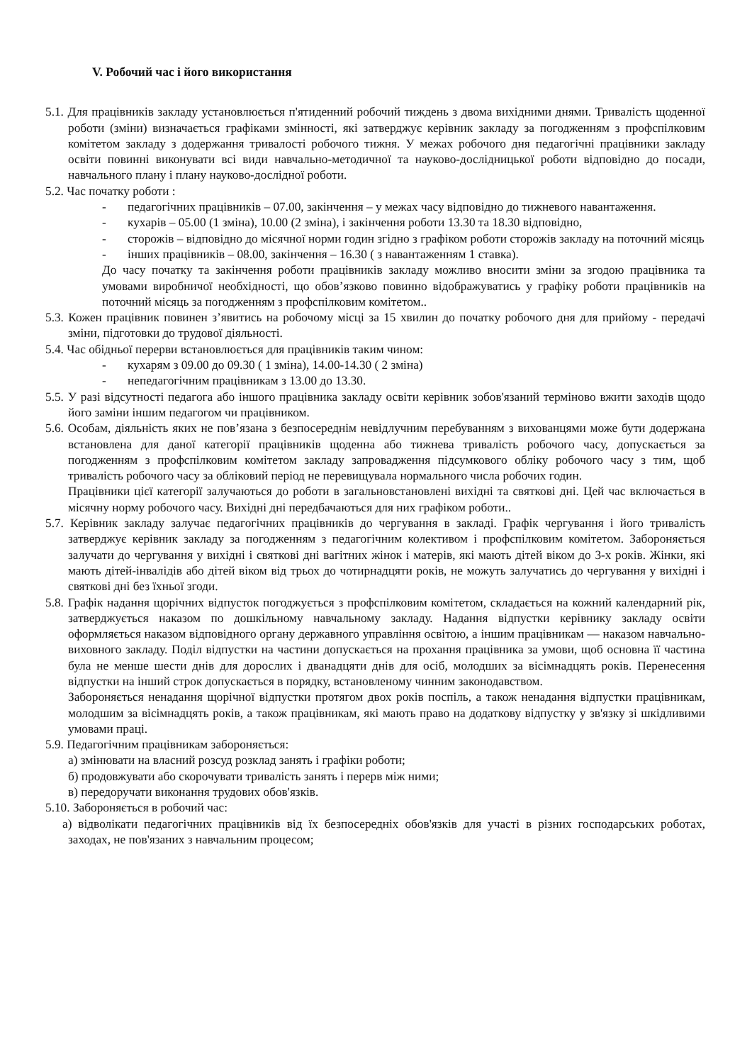V. Робочий час і його використання
5.1. Для працівників закладу установлюється п'ятиденний робочий тиждень з двома вихідними днями. Тривалість щоденної роботи (зміни) визначається графіками змінності, які затверджує керівник закладу за погодженням з профспілковим комітетом закладу з додержання тривалості робочого тижня. У межах робочого дня педагогічні працівники закладу освіти повинні виконувати всі види навчально-методичної та науково-дослідницької роботи відповідно до посади, навчального плану і плану науково-дослідної роботи.
5.2. Час початку роботи :
- педагогічних працівників – 07.00, закінчення – у межах часу відповідно до тижневого навантаження.
- кухарів – 05.00 (1 зміна), 10.00 (2 зміна), і закінчення роботи 13.30 та 18.30 відповідно,
- сторожів – відповідно до місячної норми годин згідно з графіком роботи сторожів закладу на поточний місяць
- інших працівників – 08.00, закінчення – 16.30 ( з навантаженням 1 ставка).
До часу початку та закінчення роботи працівників закладу можливо вносити зміни за згодою працівника та умовами виробничої необхідності, що обов’язково повинно відображуватись у графіку роботи працівників на поточний місяць за погодженням з профспілковим комітетом..
5.3. Кожен працівник повинен з’явитись на робочому місці за 15 хвилин до початку робочого дня для прийому - передачі зміни, підготовки до трудової діяльності.
5.4. Час обідньої перерви встановлюється для працівників таким чином:
- кухарям з 09.00 до 09.30 ( 1 зміна), 14.00-14.30 ( 2 зміна)
- непедагогічним працівникам з 13.00 до 13.30.
5.5. У разі відсутності педагога або іншого працівника закладу освіти керівник зобов'язаний терміново вжити заходів щодо його заміни іншим педагогом чи працівником.
5.6. Особам, діяльність яких не пов’язана з безпосереднім невідлучним перебуванням з вихованцями може бути додержана встановлена для даної категорії працівників щоденна або тижнева тривалість робочого часу, допускається за погодженням з профспілковим комітетом закладу запровадження підсумкового обліку робочого часу з тим, щоб тривалість робочого часу за обліковий період не перевищувала нормального числа робочих годин.
Працівники цієї категорії залучаються до роботи в загальновстановлені вихідні та святкові дні. Цей час включається в місячну норму робочого часу. Вихідні дні передбачаються для них графіком роботи..
5.7. Керівник закладу залучає педагогічних працівників до чергування в закладі. Графік чергування і його тривалість затверджує керівник закладу за погодженням з педагогічним колективом і профспілковим комітетом. Забороняється залучати до чергування у вихідні і святкові дні вагітних жінок і матерів, які мають дітей віком до 3-х років. Жінки, які мають дітей-інвалідів або дітей віком від трьох до чотирнадцяти років, не можуть залучатись до чергування у вихідні і святкові дні без їхньої згоди.
5.8. Графік надання щорічних відпусток погоджується з профспілковим комітетом, складається на кожний календарний рік, затверджується наказом по дошкільному навчальному закладу. Надання відпустки керівнику закладу освіти оформляється наказом відповідного органу державного управління освітою, а іншим працівникам — наказом навчально-виховного закладу. Поділ відпустки на частини допускається на прохання працівника за умови, щоб основна її частина була не менше шести днів для дорослих і дванадцяти днів для осіб, молодших за вісімнадцять років. Перенесення відпустки на інший строк допускається в порядку, встановленому чинним законодавством.
Забороняється ненадання щорічної відпустки протягом двох років поспіль, а також ненадання відпустки працівникам, молодшим за вісімнадцять років, а також працівникам, які мають право на додаткову відпустку у зв'язку зі шкідливими умовами праці.
5.9. Педагогічним працівникам забороняється:
а) змінювати на власний розсуд розклад занять і графіки роботи;
б) продовжувати або скорочувати тривалість занять і перерв між ними;
в) передоручати виконання трудових обов'язків.
5.10. Забороняється в робочий час:
а) відволікати педагогічних працівників від їх безпосередніх обов'язків для участі в різних господарських роботах, заходах, не пов'язаних з навчальним процесом;